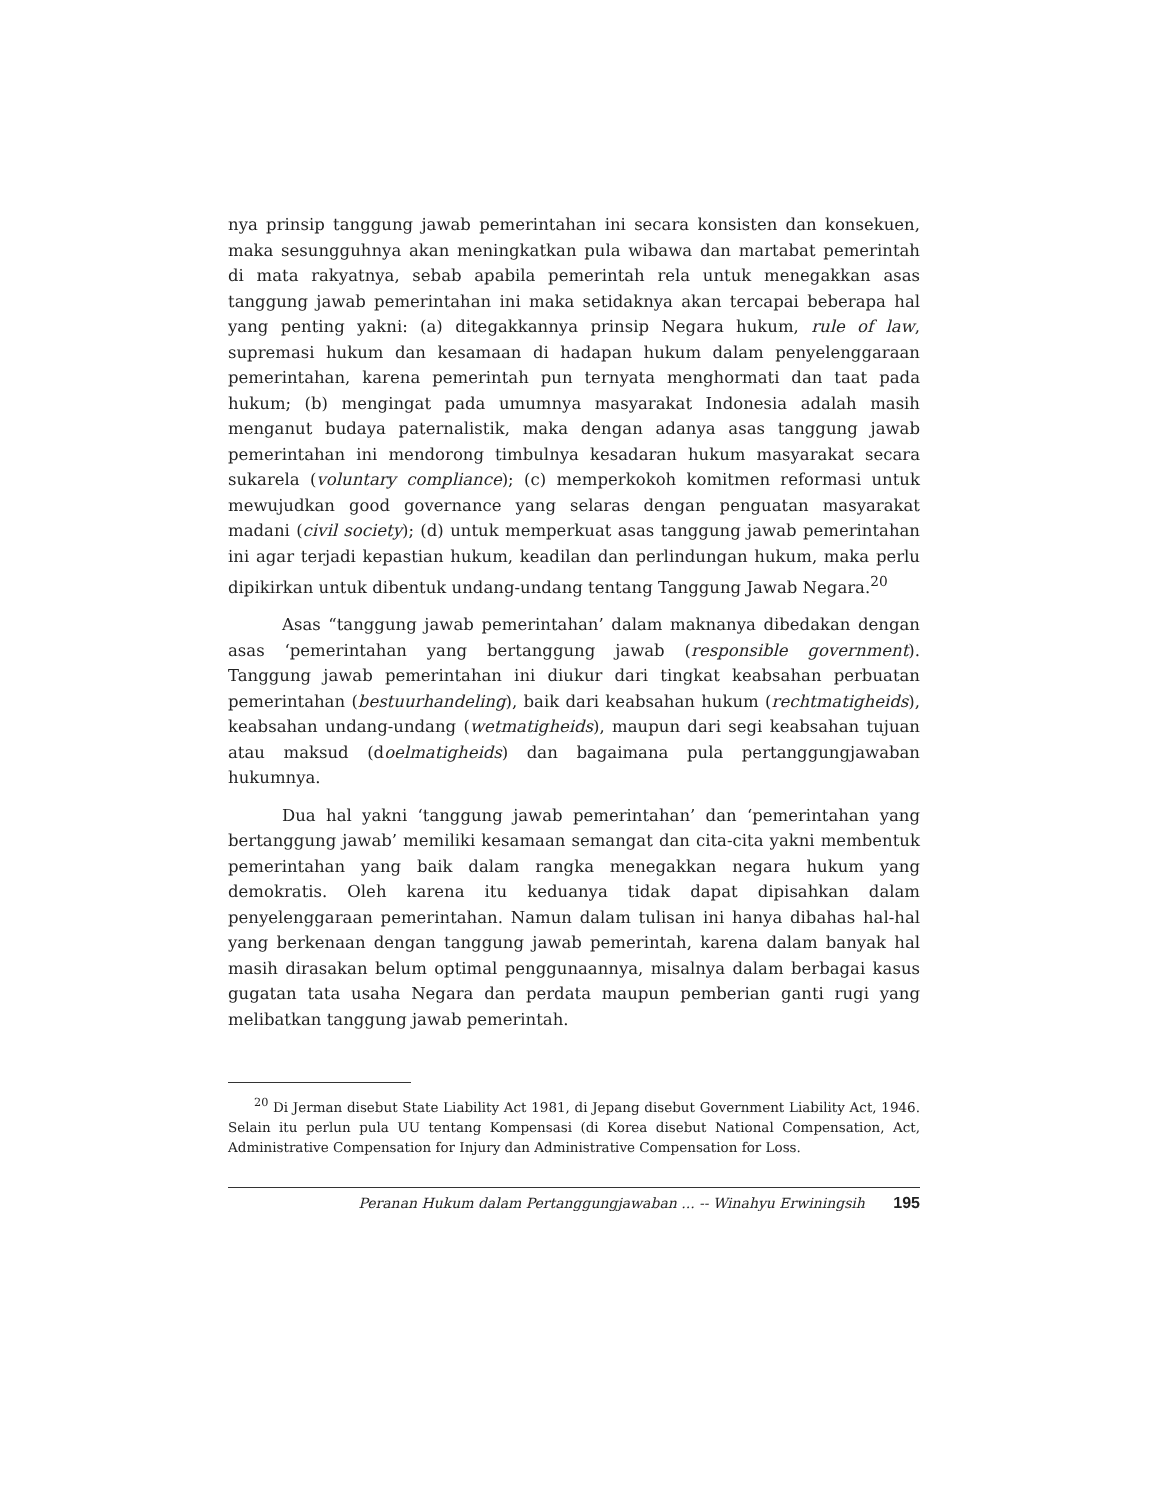nya prinsip tanggung jawab pemerintahan ini secara konsisten dan konsekuen, maka sesungguhnya akan meningkatkan pula wibawa dan martabat pemerintah di mata rakyatnya, sebab apabila pemerintah rela untuk menegakkan asas tanggung jawab pemerintahan ini maka setidaknya akan tercapai beberapa hal yang penting yakni: (a) ditegakkannya prinsip Negara hukum, rule of law, supremasi hukum dan kesamaan di hadapan hukum dalam penyelenggaraan pemerintahan, karena pemerintah pun ternyata menghormati dan taat pada hukum; (b) mengingat pada umumnya masyarakat Indonesia adalah masih menganut budaya paternalistik, maka dengan adanya asas tanggung jawab pemerintahan ini mendorong timbulnya kesadaran hukum masyarakat secara sukarela (voluntary compliance); (c) memperkokoh komitmen reformasi untuk mewujudkan good governance yang selaras dengan penguatan masyarakat madani (civil society); (d) untuk memperkuat asas tanggung jawab pemerintahan ini agar terjadi kepastian hukum, keadilan dan perlindungan hukum, maka perlu dipikirkan untuk dibentuk undang-undang tentang Tanggung Jawab Negara.<sup>20</sup>
Asas “tanggung jawab pemerintahan’ dalam maknanya dibedakan dengan asas ‘pemerintahan yang bertanggung jawab (responsible government). Tanggung jawab pemerintahan ini diukur dari tingkat keabsahan perbuatan pemerintahan (bestuurhandeling), baik dari keabsahan hukum (rechtmatigheids), keabsahan undang-undang (wetmatigheids), maupun dari segi keabsahan tujuan atau maksud (doelmatigheids) dan bagaimana pula pertanggungjawaban hukumnya.
Dua hal yakni ‘tanggung jawab pemerintahan’ dan ‘pemerintahan yang bertanggung jawab’ memiliki kesamaan semangat dan cita-cita yakni membentuk pemerintahan yang baik dalam rangka menegakkan negara hukum yang demokratis. Oleh karena itu keduanya tidak dapat dipisahkan dalam penyelenggaraan pemerintahan. Namun dalam tulisan ini hanya dibahas hal-hal yang berkenaan dengan tanggung jawab pemerintah, karena dalam banyak hal masih dirasakan belum optimal penggunaannya, misalnya dalam berbagai kasus gugatan tata usaha Negara dan perdata maupun pemberian ganti rugi yang melibatkan tanggung jawab pemerintah.
<sup>20</sup> Di Jerman disebut State Liability Act 1981, di Jepang disebut Government Liability Act, 1946. Selain itu perlun pula UU tentang Kompensasi (di Korea disebut National Compensation, Act, Administrative Compensation for Injury dan Administrative Compensation for Loss.
Peranan Hukum dalam Pertanggungjawaban ... -- Winahyu Erwiningsih 195